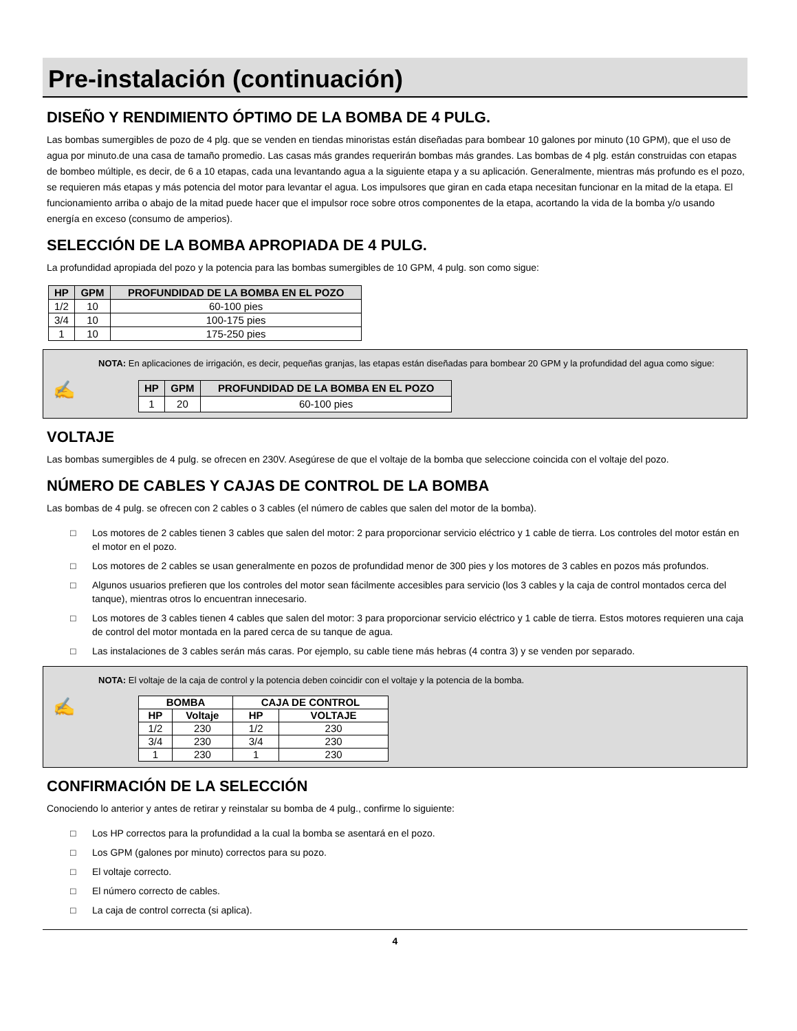Pre-instalación (continuación)
DISEÑO Y RENDIMIENTO ÓPTIMO DE LA BOMBA DE 4 PULG.
Las bombas sumergibles de pozo de 4 plg. que se venden en tiendas minoristas están diseñadas para bombear 10 galones por minuto (10 GPM), que el uso de agua por minuto.de una casa de tamaño promedio. Las casas más grandes requerirán bombas más grandes. Las bombas de 4 plg. están construidas con etapas de bombeo múltiple, es decir, de 6 a 10 etapas, cada una levantando agua a la siguiente etapa y a su aplicación. Generalmente, mientras más profundo es el pozo, se requieren más etapas y más potencia del motor para levantar el agua. Los impulsores que giran en cada etapa necesitan funcionar en la mitad de la etapa. El funcionamiento arriba o abajo de la mitad puede hacer que el impulsor roce sobre otros componentes de la etapa, acortando la vida de la bomba y/o usando energía en exceso (consumo de amperios).
SELECCIÓN DE LA BOMBA APROPIADA DE 4 PULG.
La profundidad apropiada del pozo y la potencia para las bombas sumergibles de 10 GPM, 4 pulg. son como sigue:
| HP | GPM | PROFUNDIDAD DE LA BOMBA EN EL POZO |
| --- | --- | --- |
| 1/2 | 10 | 60-100 pies |
| 3/4 | 10 | 100-175 pies |
| 1 | 10 | 175-250 pies |
✍
NOTA: En aplicaciones de irrigación, es decir, pequeñas granjas, las etapas están diseñadas para bombear 20 GPM y la profundidad del agua como sigue:
| HP | GPM | PROFUNDIDAD DE LA BOMBA EN EL POZO |
| --- | --- | --- |
| 1 | 20 | 60-100 pies |
VOLTAJE
Las bombas sumergibles de 4 pulg. se ofrecen en 230V. Asegúrese de que el voltaje de la bomba que seleccione coincida con el voltaje del pozo.
NÚMERO DE CABLES Y CAJAS DE CONTROL DE LA BOMBA
Las bombas de 4 pulg. se ofrecen con 2 cables o 3 cables (el número de cables que salen del motor de la bomba).
□ Los motores de 2 cables tienen 3 cables que salen del motor: 2 para proporcionar servicio eléctrico y 1 cable de tierra. Los controles del motor están en el motor en el pozo.
□ Los motores de 2 cables se usan generalmente en pozos de profundidad menor de 300 pies y los motores de 3 cables en pozos más profundos.
□ Algunos usuarios prefieren que los controles del motor sean fácilmente accesibles para servicio (los 3 cables y la caja de control montados cerca del tanque), mientras otros lo encuentran innecesario.
□ Los motores de 3 cables tienen 4 cables que salen del motor: 3 para proporcionar servicio eléctrico y 1 cable de tierra. Estos motores requieren una caja de control del motor montada en la pared cerca de su tanque de agua.
□ Las instalaciones de 3 cables serán más caras. Por ejemplo, su cable tiene más hebras (4 contra 3) y se venden por separado.
✍
NOTA: El voltaje de la caja de control y la potencia deben coincidir con el voltaje y la potencia de la bomba.
| BOMBA | | CAJA DE CONTROL | |
| --- | --- | --- | --- |
| HP | Voltaje | HP | VOLTAJE |
| 1/2 | 230 | 1/2 | 230 |
| 3/4 | 230 | 3/4 | 230 |
| 1 | 230 | 1 | 230 |
CONFIRMACIÓN DE LA SELECCIÓN
Conociendo lo anterior y antes de retirar y reinstalar su bomba de 4 pulg., confirme lo siguiente:
□ Los HP correctos para la profundidad a la cual la bomba se asentará en el pozo.
□ Los GPM (galones por minuto) correctos para su pozo.
□ El voltaje correcto.
□ El número correcto de cables.
□ La caja de control correcta (si aplica).
4